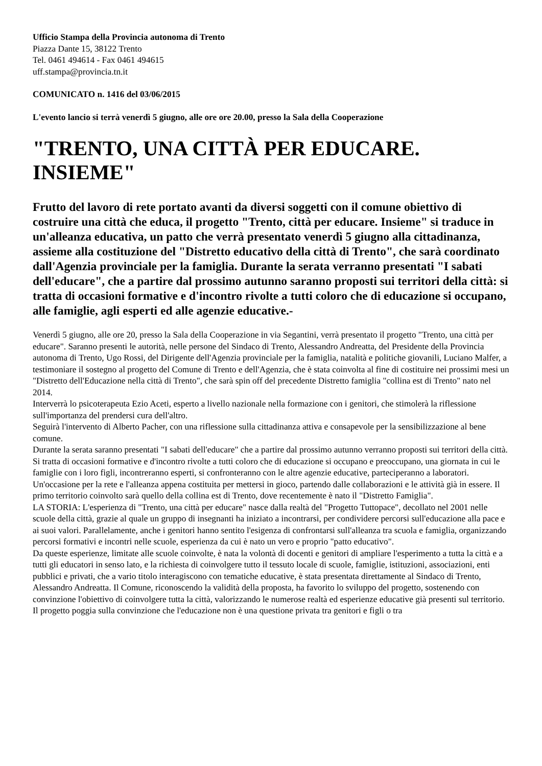Ufficio Stampa della Provincia autonoma di Trento
Piazza Dante 15, 38122 Trento
Tel. 0461 494614 - Fax 0461 494615
uff.stampa@provincia.tn.it
COMUNICATO n. 1416 del 03/06/2015
L'evento lancio si terrà venerdì 5 giugno, alle ore ore 20.00, presso la Sala della Cooperazione
"TRENTO, UNA CITTÀ PER EDUCARE. INSIEME"
Frutto del lavoro di rete portato avanti da diversi soggetti con il comune obiettivo di costruire una città che educa, il progetto "Trento, città per educare. Insieme" si traduce in un'alleanza educativa, un patto che verrà presentato venerdì 5 giugno alla cittadinanza, assieme alla costituzione del "Distretto educativo della città di Trento", che sarà coordinato dall'Agenzia provinciale per la famiglia. Durante la serata verranno presentati "I sabati dell'educare", che a partire dal prossimo autunno saranno proposti sui territori della città: si tratta di occasioni formative e d'incontro rivolte a tutti coloro che di educazione si occupano, alle famiglie, agli esperti ed alle agenzie educative.-
Venerdì 5 giugno, alle ore 20, presso la Sala della Cooperazione in via Segantini, verrà presentato il progetto "Trento, una città per educare". Saranno presenti le autorità, nelle persone del Sindaco di Trento, Alessandro Andreatta, del Presidente della Provincia autonoma di Trento, Ugo Rossi, del Dirigente dell'Agenzia provinciale per la famiglia, natalità e politiche giovanili, Luciano Malfer, a testimoniare il sostegno al progetto del Comune di Trento e dell'Agenzia, che è stata coinvolta al fine di costituire nei prossimi mesi un "Distretto dell'Educazione nella città di Trento", che sarà spin off del precedente Distretto famiglia "collina est di Trento" nato nel 2014.
Interverrà lo psicoterapeuta Ezio Aceti, esperto a livello nazionale nella formazione con i genitori, che stimolerà la riflessione sull'importanza del prendersi cura dell'altro.
Seguirà l'intervento di Alberto Pacher, con una riflessione sulla cittadinanza attiva e consapevole per la sensibilizzazione al bene comune.
Durante la serata saranno presentati "I sabati dell'educare" che a partire dal prossimo autunno verranno proposti sui territori della città. Si tratta di occasioni formative e d'incontro rivolte a tutti coloro che di educazione si occupano e preoccupano, una giornata in cui le famiglie con i loro figli, incontreranno esperti, si confronteranno con le altre agenzie educative, parteciperanno a laboratori. Un'occasione per la rete e l'alleanza appena costituita per mettersi in gioco, partendo dalle collaborazioni e le attività già in essere. Il primo territorio coinvolto sarà quello della collina est di Trento, dove recentemente è nato il "Distretto Famiglia".
LA STORIA: L'esperienza di "Trento, una città per educare" nasce dalla realtà del "Progetto Tuttopace", decollato nel 2001 nelle scuole della città, grazie al quale un gruppo di insegnanti ha iniziato a incontrarsi, per condividere percorsi sull'educazione alla pace e ai suoi valori. Parallelamente, anche i genitori hanno sentito l'esigenza di confrontarsi sull'alleanza tra scuola e famiglia, organizzando percorsi formativi e incontri nelle scuole, esperienza da cui è nato un vero e proprio "patto educativo".
Da queste esperienze, limitate alle scuole coinvolte, è nata la volontà di docenti e genitori di ampliare l'esperimento a tutta la città e a tutti gli educatori in senso lato, e la richiesta di coinvolgere tutto il tessuto locale di scuole, famiglie, istituzioni, associazioni, enti pubblici e privati, che a vario titolo interagiscono con tematiche educative, è stata presentata direttamente al Sindaco di Trento, Alessandro Andreatta. Il Comune, riconoscendo la validità della proposta, ha favorito lo sviluppo del progetto, sostenendo con convinzione l'obiettivo di coinvolgere tutta la città, valorizzando le numerose realtà ed esperienze educative già presenti sul territorio.
Il progetto poggia sulla convinzione che l'educazione non è una questione privata tra genitori e figli o tra